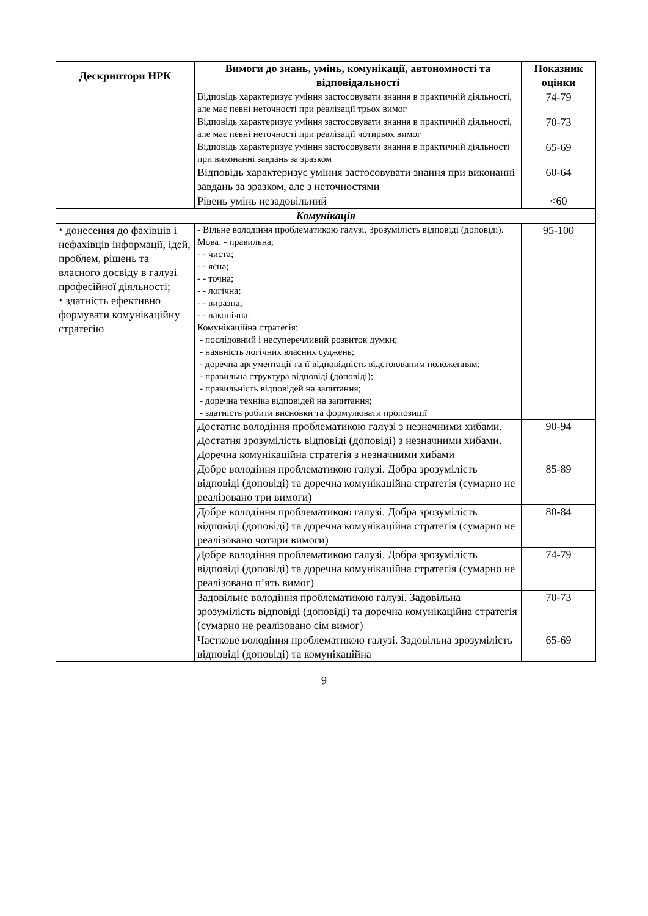| Дескриптори НРК | Вимоги до знань, умінь, комунікації, автономності та відповідальності | Показник оцінки |
| --- | --- | --- |
| | Відповідь характеризує уміння застосовувати знання в практичній діяльності, але має певні неточності при реалізації трьох вимог | 74-79 |
| | Відповідь характеризує уміння застосовувати знання в практичній діяльності, але має певні неточності при реалізації чотирьох вимог | 70-73 |
| | Відповідь характеризує уміння застосовувати знання в практичній діяльності при виконанні завдань за зразком | 65-69 |
| | Відповідь характеризує уміння застосовувати знання при виконанні завдань за зразком, але з неточностями | 60-64 |
| | Рівень умінь незадовільний | <60 |
| Комунікація | | |
| ⬩ донесення до фахівців і нефахівців інформації, ідей, проблем, рішень та власного досвіду в галузі професійної діяльності; ⬩ здатність ефективно формувати комунікаційну стратегію | - Вільне володіння проблематикою галузі. Зрозумілість відповіді (доповіді). Мова: - правильна; - - чиста; - - ясна; - - точна; - - логічна; - - виразна; - - лаконічна. Комунікаційна стратегія: - послідовний і несуперечливий розвиток думки; - наявність логічних власних суджень; - доречна аргументації та її відповідність відстоюваним положенням; - правильна структура відповіді (доповіді); - правильність відповідей на запитання; - доречна техніка відповідей на запитання; - здатність робити висновки та формулювати пропозиції | 95-100 |
| | Достатнє володіння проблематикою галузі з незначними хибами. Достатня зрозумілість відповіді (доповіді) з незначними хибами. Доречна комунікаційна стратегія з незначними хибами | 90-94 |
| | Добре володіння проблематикою галузі. Добра зрозумілість відповіді (доповіді) та доречна комунікаційна стратегія (сумарно не реалізовано три вимоги) | 85-89 |
| | Добре володіння проблематикою галузі. Добра зрозумілість відповіді (доповіді) та доречна комунікаційна стратегія (сумарно не реалізовано чотири вимоги) | 80-84 |
| | Добре володіння проблематикою галузі. Добра зрозумілість відповіді (доповіді) та доречна комунікаційна стратегія (сумарно не реалізовано п’ять вимог) | 74-79 |
| | Задовільне володіння проблематикою галузі. Задовільна зрозумілість відповіді (доповіді) та доречна комунікаційна стратегія (сумарно не реалізовано сім вимог) | 70-73 |
| | Часткове володіння проблематикою галузі. Задовільна зрозумілість відповіді (доповіді) та комунікаційна | 65-69 |
9